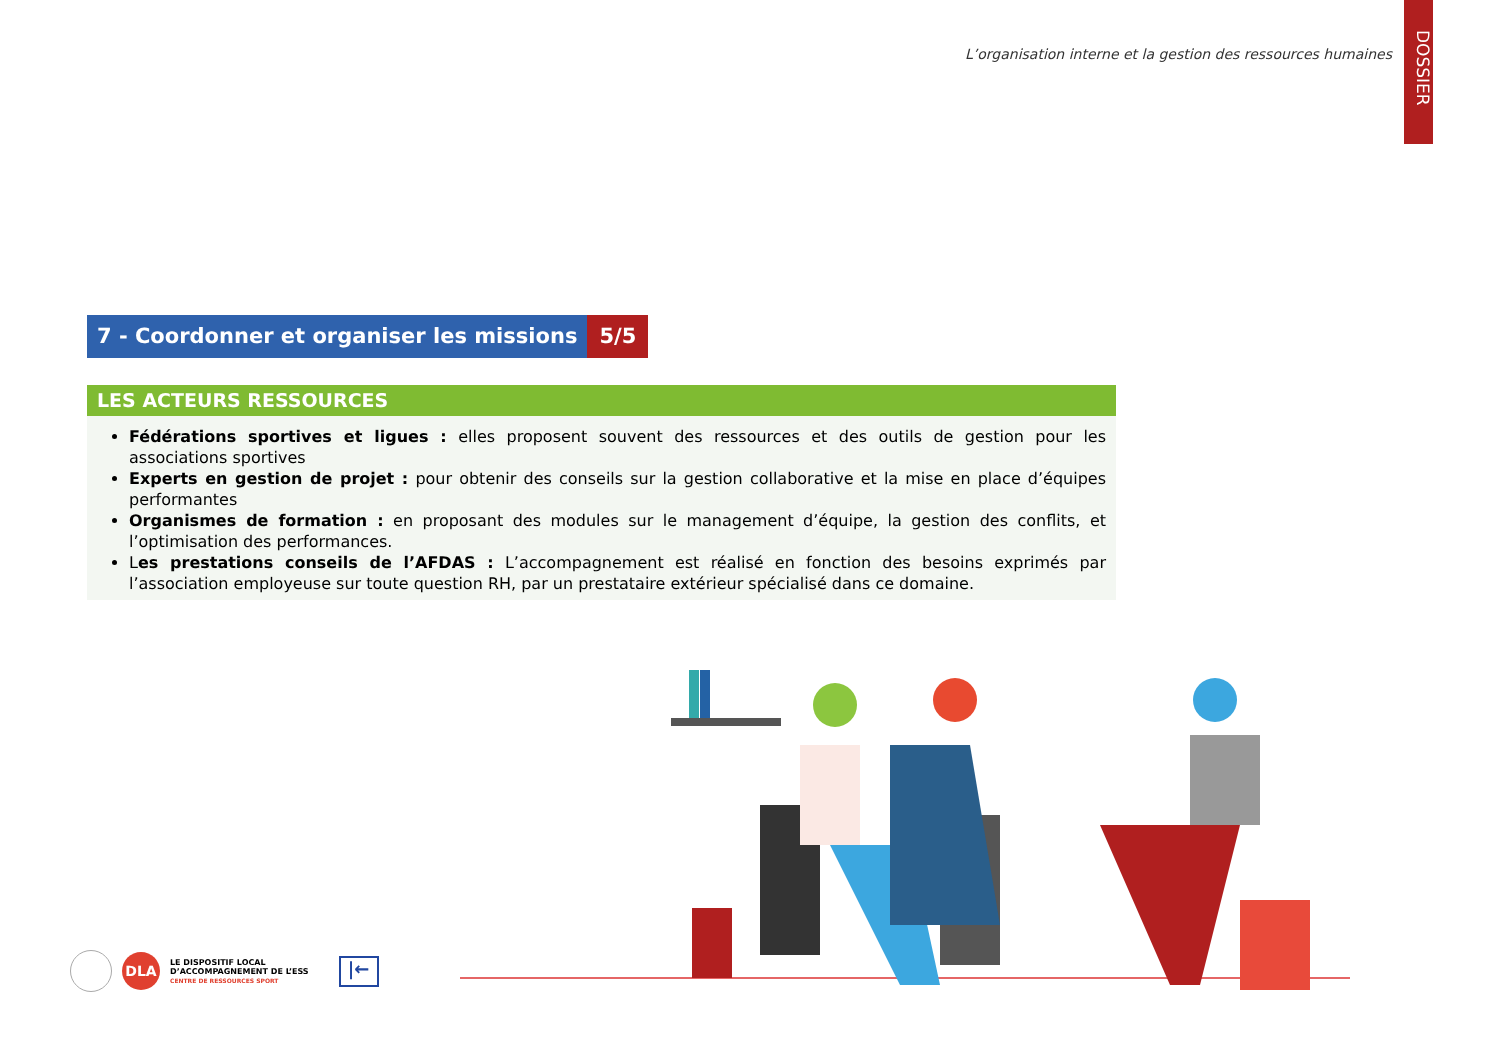DOSSIER
L’organisation interne et la gestion des ressources humaines
7 - Coordonner et organiser les missions
5/5
LES ACTEURS RESSOURCES
Fédérations sportives et ligues : elles proposent souvent des ressources et des outils de gestion pour les associations sportives
Experts en gestion de projet : pour obtenir des conseils sur la gestion collaborative et la mise en place d’équipes performantes
Organismes de formation : en proposant des modules sur le management d’équipe, la gestion des conflits, et l’optimisation des performances.
Les prestations conseils de l’AFDAS : L’accompagnement est réalisé en fonction des besoins exprimés par l’association employeuse sur toute question RH, par un prestataire extérieur spécialisé dans ce domaine.
DLA
LE DISPOSITIF LOCAL
D’ACCOMPAGNEMENT DE L’ESS
CENTRE DE RESSOURCES SPORT
|←